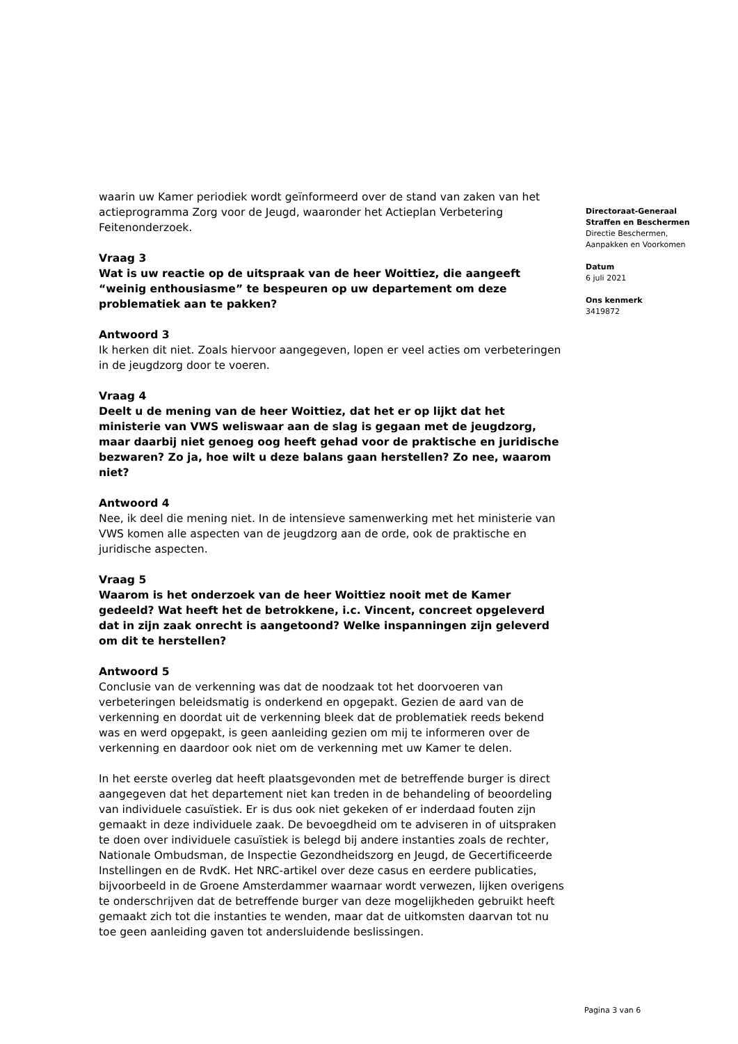waarin uw Kamer periodiek wordt geïnformeerd over de stand van zaken van het actieprogramma Zorg voor de Jeugd, waaronder het Actieplan Verbetering Feitenonderzoek.
Vraag 3
Wat is uw reactie op de uitspraak van de heer Woittiez, die aangeeft “weinig enthousiasme” te bespeuren op uw departement om deze problematiek aan te pakken?
Antwoord 3
Ik herken dit niet. Zoals hiervoor aangegeven, lopen er veel acties om verbeteringen in de jeugdzorg door te voeren.
Vraag 4
Deelt u de mening van de heer Woittiez, dat het er op lijkt dat het ministerie van VWS weliswaar aan de slag is gegaan met de jeugdzorg, maar daarbij niet genoeg oog heeft gehad voor de praktische en juridische bezwaren? Zo ja, hoe wilt u deze balans gaan herstellen? Zo nee, waarom niet?
Antwoord 4
Nee, ik deel die mening niet. In de intensieve samenwerking met het ministerie van VWS komen alle aspecten van de jeugdzorg aan de orde, ook de praktische en juridische aspecten.
Vraag 5
Waarom is het onderzoek van de heer Woittiez nooit met de Kamer gedeeld? Wat heeft het de betrokkene, i.c. Vincent, concreet opgeleverd dat in zijn zaak onrecht is aangetoond? Welke inspanningen zijn geleverd om dit te herstellen?
Antwoord 5
Conclusie van de verkenning was dat de noodzaak tot het doorvoeren van verbeteringen beleidsmatig is onderkend en opgepakt. Gezien de aard van de verkenning en doordat uit de verkenning bleek dat de problematiek reeds bekend was en werd opgepakt, is geen aanleiding gezien om mij te informeren over de verkenning en daardoor ook niet om de verkenning met uw Kamer te delen.
In het eerste overleg dat heeft plaatsgevonden met de betreffende burger is direct aangegeven dat het departement niet kan treden in de behandeling of beoordeling van individuele casuïstiek. Er is dus ook niet gekeken of er inderdaad fouten zijn gemaakt in deze individuele zaak. De bevoegdheid om te adviseren in of uitspraken te doen over individuele casuïstiek is belegd bij andere instanties zoals de rechter, Nationale Ombudsman, de Inspectie Gezondheidszorg en Jeugd, de Gecertificeerde Instellingen en de RvdK. Het NRC-artikel over deze casus en eerdere publicaties, bijvoorbeeld in de Groene Amsterdammer waarnaar wordt verwezen, lijken overigens te onderschrijven dat de betreffende burger van deze mogelijkheden gebruikt heeft gemaakt zich tot die instanties te wenden, maar dat de uitkomsten daarvan tot nu toe geen aanleiding gaven tot andersluidende beslissingen.
Directoraat-Generaal
Straffen en Beschermen
Directie Beschermen, Aanpakken en Voorkomen
Datum
6 juli 2021
Ons kenmerk
3419872
Pagina 3 van 6